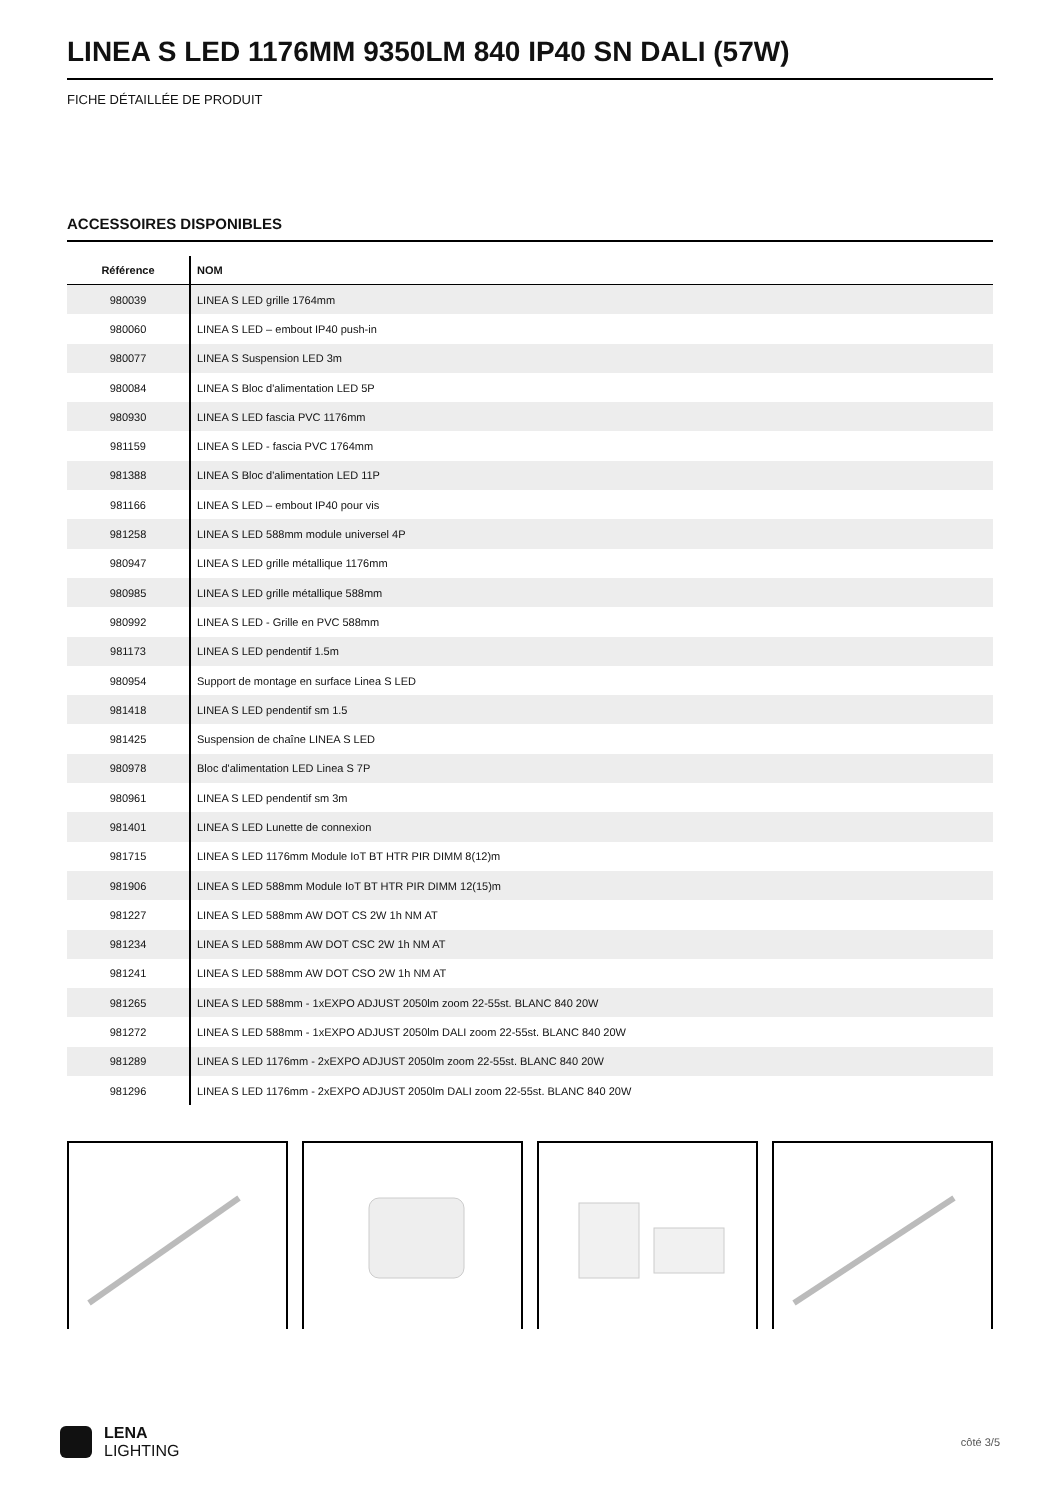LINEA S LED 1176MM 9350LM 840 IP40 SN DALI (57W)
FICHE DÉTAILLÉE DE PRODUIT
ACCESSOIRES DISPONIBLES
| Référence | NOM |
| --- | --- |
| 980039 | LINEA S LED grille 1764mm |
| 980060 | LINEA S LED – embout IP40 push-in |
| 980077 | LINEA S Suspension LED 3m |
| 980084 | LINEA S Bloc d'alimentation LED 5P |
| 980930 | LINEA S LED fascia PVC 1176mm |
| 981159 | LINEA S LED - fascia PVC 1764mm |
| 981388 | LINEA S Bloc d'alimentation LED 11P |
| 981166 | LINEA S LED – embout IP40 pour vis |
| 981258 | LINEA S LED 588mm module universel 4P |
| 980947 | LINEA S LED grille métallique 1176mm |
| 980985 | LINEA S LED grille métallique 588mm |
| 980992 | LINEA S LED - Grille en PVC 588mm |
| 981173 | LINEA S LED pendentif 1.5m |
| 980954 | Support de montage en surface Linea S LED |
| 981418 | LINEA S LED pendentif sm 1.5 |
| 981425 | Suspension de chaîne LINEA S LED |
| 980978 | Bloc d'alimentation LED Linea S 7P |
| 980961 | LINEA S LED pendentif sm 3m |
| 981401 | LINEA S LED Lunette de connexion |
| 981715 | LINEA S LED 1176mm Module IoT BT HTR PIR DIMM 8(12)m |
| 981906 | LINEA S LED 588mm Module IoT BT HTR PIR DIMM 12(15)m |
| 981227 | LINEA S LED 588mm AW DOT CS 2W 1h NM AT |
| 981234 | LINEA S LED 588mm AW DOT CSC 2W 1h NM AT |
| 981241 | LINEA S LED 588mm AW DOT CSO 2W 1h NM AT |
| 981265 | LINEA S LED 588mm - 1xEXPO ADJUST 2050lm zoom 22-55st. BLANC 840 20W |
| 981272 | LINEA S LED 588mm - 1xEXPO ADJUST 2050lm DALI zoom 22-55st. BLANC 840 20W |
| 981289 | LINEA S LED 1176mm - 2xEXPO ADJUST 2050lm zoom 22-55st. BLANC 840 20W |
| 981296 | LINEA S LED 1176mm - 2xEXPO ADJUST 2050lm DALI zoom 22-55st. BLANC 840 20W |
LENA
LIGHTING
côté 3/5